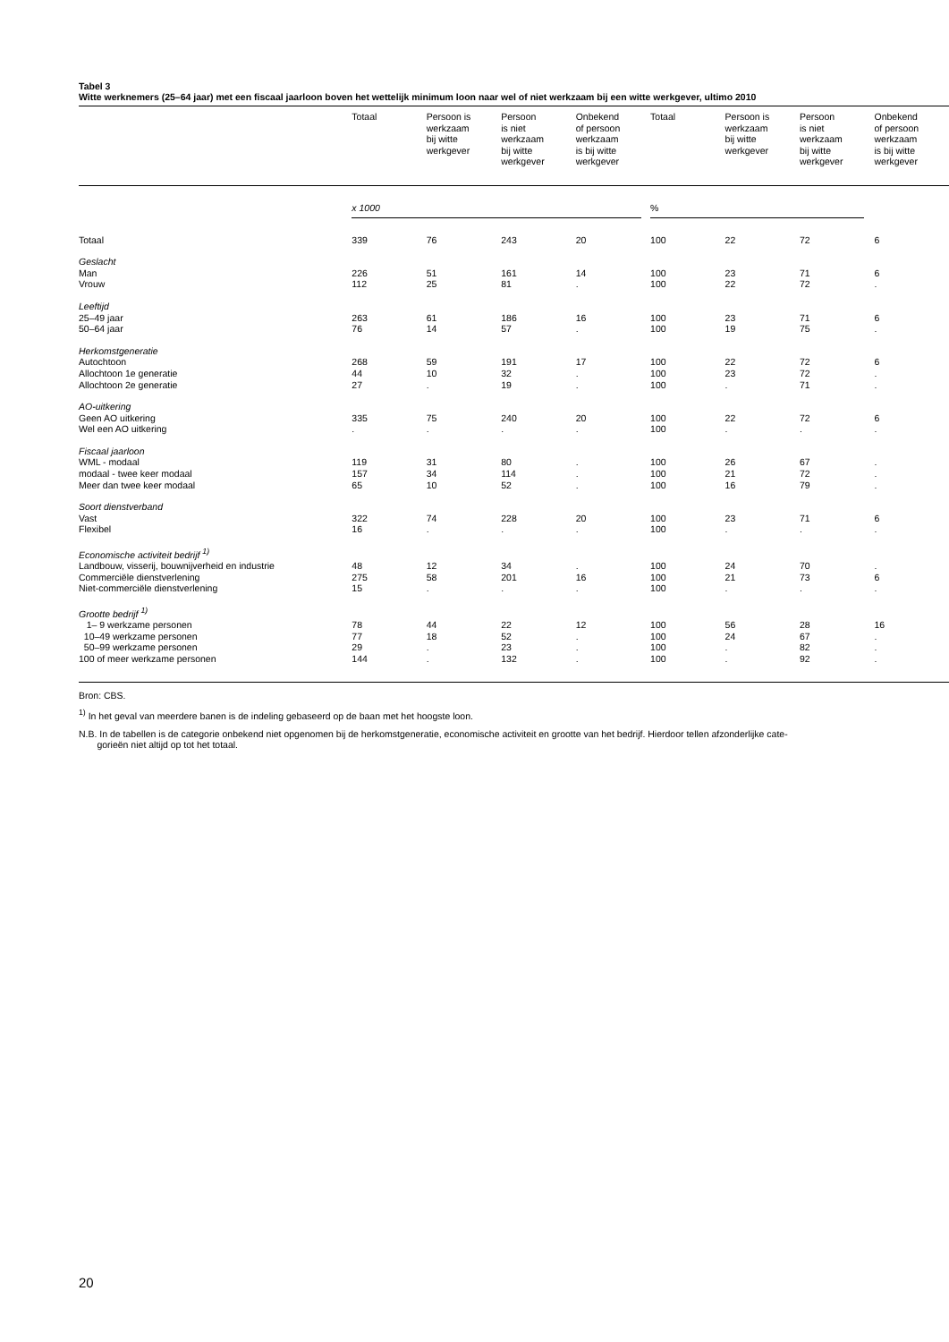Tabel 3
Witte werknemers (25–64 jaar) met een fiscaal jaarloon boven het wettelijk minimum loon naar wel of niet werkzaam bij een witte werkgever, ultimo 2010
| | Totaal | Persoon is werkzaam bij witte werkgever | Persoon is niet werkzaam bij witte werkgever | Onbekend of persoon werkzaam is bij witte werkgever | Totaal | Persoon is werkzaam bij witte werkgever | Persoon is niet werkzaam bij witte werkgever | Onbekend of persoon werkzaam is bij witte werkgever |
| --- | --- | --- | --- | --- | --- | --- | --- | --- |
| | x 1000 | | | | % | | | |
| Totaal | 339 | 76 | 243 | 20 | 100 | 22 | 72 | 6 |
| Geslacht | | | | | | | | |
| Man | 226 | 51 | 161 | 14 | 100 | 23 | 71 | 6 |
| Vrouw | 112 | 25 | 81 | . | 100 | 22 | 72 | . |
| Leeftijd | | | | | | | | |
| 25–49 jaar | 263 | 61 | 186 | 16 | 100 | 23 | 71 | 6 |
| 50–64 jaar | 76 | 14 | 57 | . | 100 | 19 | 75 | . |
| Herkomstgeneratie | | | | | | | | |
| Autochtoon | 268 | 59 | 191 | 17 | 100 | 22 | 72 | 6 |
| Allochtoon 1e generatie | 44 | 10 | 32 | . | 100 | 23 | 72 | . |
| Allochtoon 2e generatie | 27 | . | 19 | . | 100 | . | 71 | . |
| AO-uitkering | | | | | | | | |
| Geen AO uitkering | 335 | 75 | 240 | 20 | 100 | 22 | 72 | 6 |
| Wel een AO uitkering | . | . | . | . | 100 | . | . | . |
| Fiscaal jaarloon | | | | | | | | |
| WML - modaal | 119 | 31 | 80 | . | 100 | 26 | 67 | . |
| modaal - twee keer modaal | 157 | 34 | 114 | . | 100 | 21 | 72 | . |
| Meer dan twee keer modaal | 65 | 10 | 52 | . | 100 | 16 | 79 | . |
| Soort dienstverband | | | | | | | | |
| Vast | 322 | 74 | 228 | 20 | 100 | 23 | 71 | 6 |
| Flexibel | 16 | . | . | . | 100 | . | . | . |
| Economische activiteit bedrijf <sup>1)</sup> | | | | | | | | |
| Landbouw, visserij, bouwnijverheid en industrie | 48 | 12 | 34 | . | 100 | 24 | 70 | . |
| Commerciële dienstverlening | 275 | 58 | 201 | 16 | 100 | 21 | 73 | 6 |
| Niet-commerciële dienstverlening | 15 | . | . | . | 100 | . | . | . |
| Grootte bedrijf <sup>1)</sup> | | | | | | | | |
| 1– 9 werkzame personen | 78 | 44 | 22 | 12 | 100 | 56 | 28 | 16 |
| 10–49 werkzame personen | 77 | 18 | 52 | . | 100 | 24 | 67 | . |
| 50–99 werkzame personen | 29 | . | 23 | . | 100 | . | 82 | . |
| 100 of meer werkzame personen | 144 | . | 132 | . | 100 | . | 92 | . |
Bron: CBS.
<sup>1)</sup> In het geval van meerdere banen is de indeling gebaseerd op de baan met het hoogste loon.
N.B. In de tabellen is de categorie onbekend niet opgenomen bij de herkomstgeneratie, economische activiteit en grootte van het bedrijf. Hierdoor tellen afzonderlijke cate-
gorieën niet altijd op tot het totaal.
20